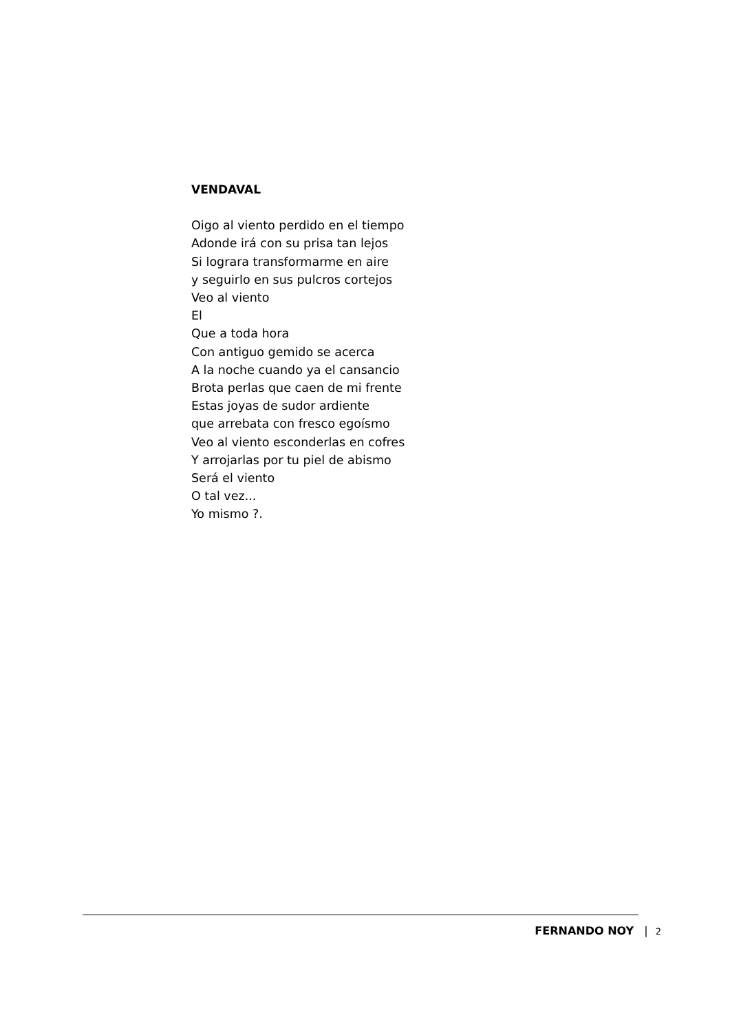VENDAVAL
Oigo al viento perdido en el tiempo
Adonde irá con su prisa tan lejos
Si lograra transformarme en aire
y seguirlo en sus pulcros cortejos
Veo al viento
El
Que a toda hora
Con antiguo gemido se acerca
A la noche cuando ya el cansancio
Brota perlas que caen de mi frente
Estas joyas de sudor ardiente
que arrebata con fresco egoísmo
Veo al viento esconderlas en cofres
Y arrojarlas por tu piel de abismo
Será el viento
O tal vez...
Yo mismo ?.
FERNANDO NOY | 2